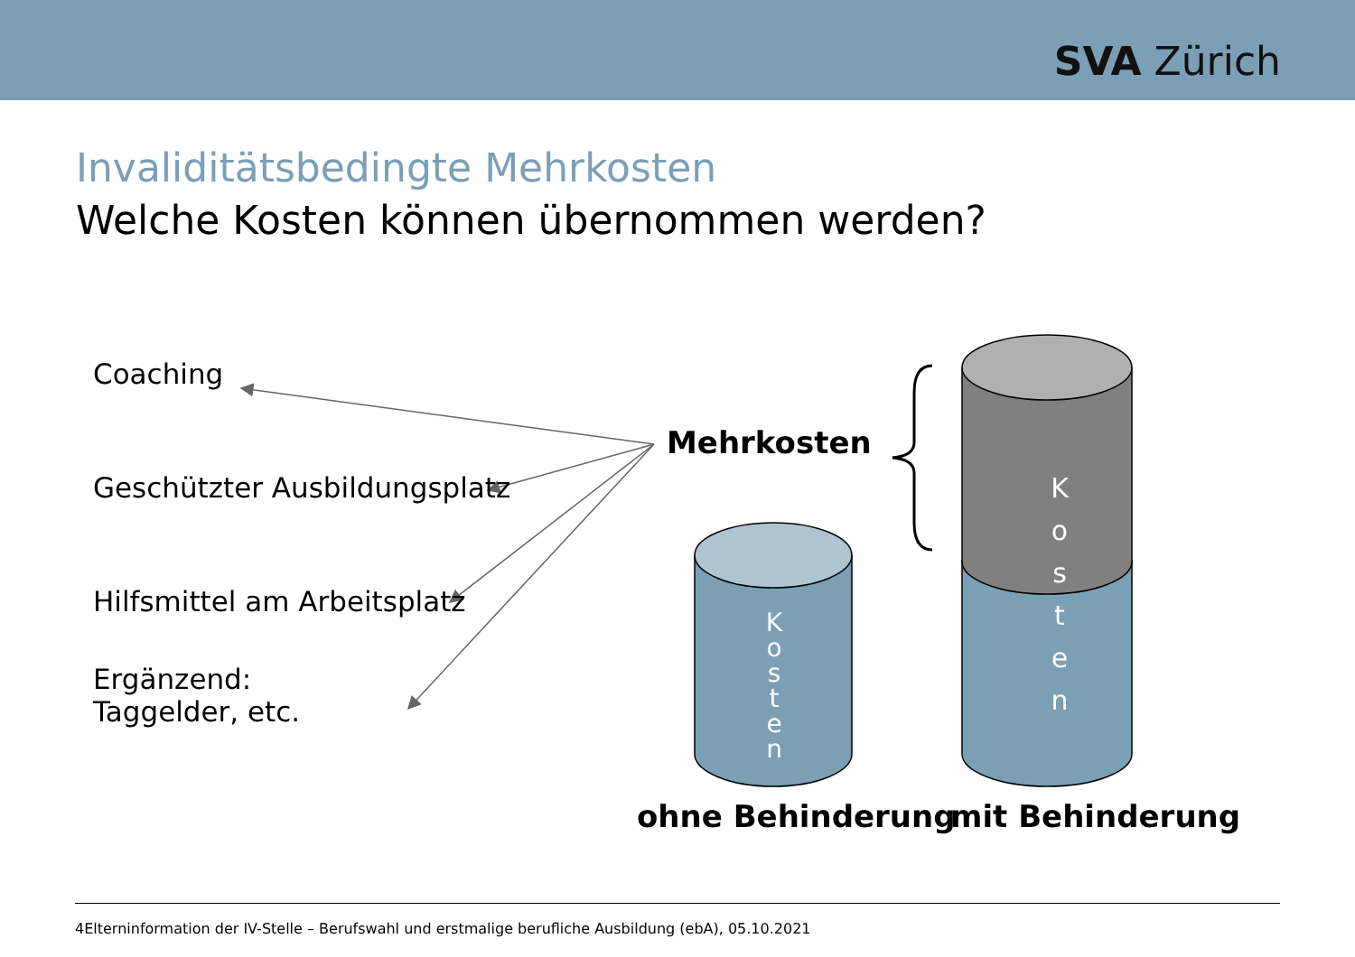SVA Zürich
Invaliditätsbedingte Mehrkosten
Welche Kosten können übernommen werden?
Coaching
Geschützter Ausbildungsplatz
Hilfsmittel am Arbeitsplatz
Ergänzend:
Taggelder, etc.
Mehrkosten
K
o
s
t
e
n
K
o
s
t
e
n
ohne Behinderung mit Behinderung
4Elterninformation der IV-Stelle – Berufswahl und erstmalige berufliche Ausbildung (ebA), 05.10.2021